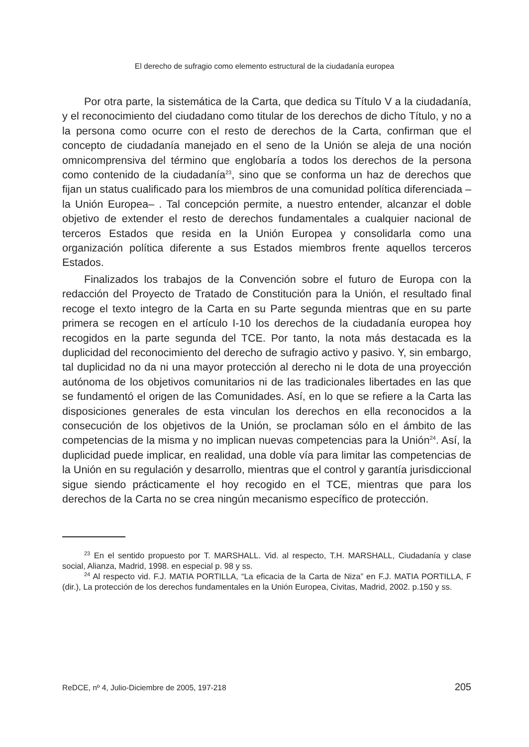El derecho de sufragio como elemento estructural de la ciudadanía europea
Por otra parte, la sistemática de la Carta, que dedica su Título V a la ciudadanía, y el reconocimiento del ciudadano como titular de los derechos de dicho Título, y no a la persona como ocurre con el resto de derechos de la Carta, confirman que el concepto de ciudadanía manejado en el seno de la Unión se aleja de una noción omnicomprensiva del término que englobaría a todos los derechos de la persona como contenido de la ciudadanía<sup>23</sup>, sino que se conforma un haz de derechos que fijan un status cualificado para los miembros de una comunidad política diferenciada –la Unión Europea– . Tal concepción permite, a nuestro entender, alcanzar el doble objetivo de extender el resto de derechos fundamentales a cualquier nacional de terceros Estados que resida en la Unión Europea y consolidarla como una organización política diferente a sus Estados miembros frente aquellos terceros Estados.
Finalizados los trabajos de la Convención sobre el futuro de Europa con la redacción del Proyecto de Tratado de Constitución para la Unión, el resultado final recoge el texto integro de la Carta en su Parte segunda mientras que en su parte primera se recogen en el artículo I-10 los derechos de la ciudadanía europea hoy recogidos en la parte segunda del TCE. Por tanto, la nota más destacada es la duplicidad del reconocimiento del derecho de sufragio activo y pasivo. Y, sin embargo, tal duplicidad no da ni una mayor protección al derecho ni le dota de una proyección autónoma de los objetivos comunitarios ni de las tradicionales libertades en las que se fundamentó el origen de las Comunidades. Así, en lo que se refiere a la Carta las disposiciones generales de esta vinculan los derechos en ella reconocidos a la consecución de los objetivos de la Unión, se proclaman sólo en el ámbito de las competencias de la misma y no implican nuevas competencias para la Unión<sup>24</sup>. Así, la duplicidad puede implicar, en realidad, una doble vía para limitar las competencias de la Unión en su regulación y desarrollo, mientras que el control y garantía jurisdiccional sigue siendo prácticamente el hoy recogido en el TCE, mientras que para los derechos de la Carta no se crea ningún mecanismo específico de protección.
<sup>23</sup> En el sentido propuesto por T. MARSHALL. Vid. al respecto, T.H. MARSHALL, Ciudadanía y clase social, Alianza, Madrid, 1998. en especial p. 98 y ss.
<sup>24</sup> Al respecto vid. F.J. MATIA PORTILLA, “La eficacia de la Carta de Niza” en F.J. MATIA PORTILLA, F (dir.), La protección de los derechos fundamentales en la Unión Europea, Civitas, Madrid, 2002. p.150 y ss.
ReDCE, nº 4, Julio-Diciembre de 2005, 197-218 205